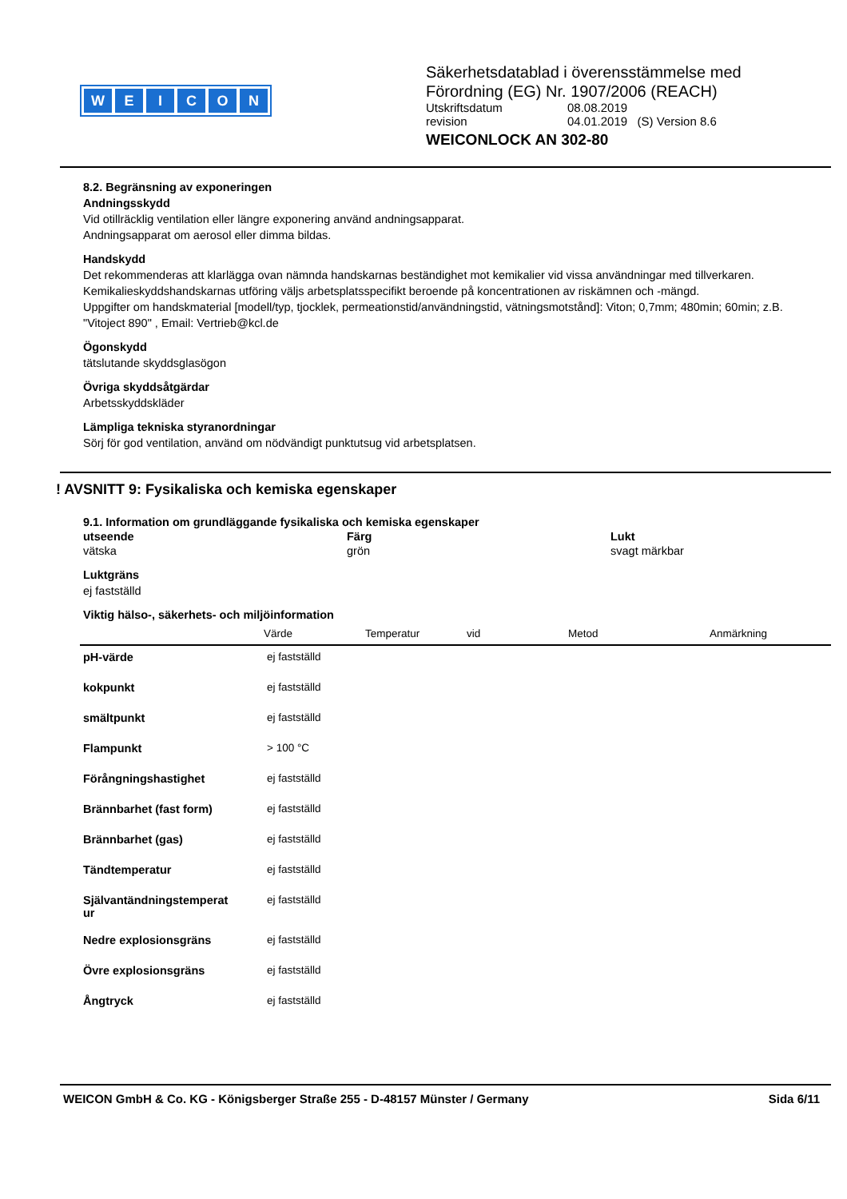WEICON
Säkerhetsdatablad i överensstämmelse med
Förordning (EG) Nr. 1907/2006 (REACH)
| Utskriftsdatum | 08.08.2019 |
| revision | 04.01.2019 (S) Version 8.6 |
WEICONLOCK AN 302-80
8.2. Begränsning av exponeringen
Andningsskydd
Vid otillräcklig ventilation eller längre exponering använd andningsapparat.
Andningsapparat om aerosol eller dimma bildas.
Handskydd
Det rekommenderas att klarlägga ovan nämnda handskarnas beständighet mot kemikalier vid vissa användningar med tillverkaren.
Kemikalieskyddshandskarnas utföring väljs arbetsplatsspecifikt beroende på koncentrationen av riskämnen och -mängd.
Uppgifter om handskmaterial [modell/typ, tjocklek, permeationstid/användningstid, vätningsmotstånd]: Viton; 0,7mm; 480min; 60min; z.B. "Vitoject 890" , Email: Vertrieb@kcl.de
Ögonskydd
tätslutande skyddsglasögon
Övriga skyddsåtgärdar
Arbetsskyddskläder
Lämpliga tekniska styranordningar
Sörj för god ventilation, använd om nödvändigt punktutsug vid arbetsplatsen.
! AVSNITT 9: Fysikaliska och kemiska egenskaper
9.1. Information om grundläggande fysikaliska och kemiska egenskaper
utseende
vätska
Färg
grön
Lukt
svagt märkbar
Luktgräns
ej fastställd
Viktig hälso-, säkerhets- och miljöinformation
| | Värde | Temperatur | vid | Metod | Anmärkning |
| --- | --- | --- | --- | --- | --- |
| pH-värde | ej fastställd | | | | |
| kokpunkt | ej fastställd | | | | |
| smältpunkt | ej fastställd | | | | |
| Flampunkt | > 100 °C | | | | |
| Förångningshastighet | ej fastställd | | | | |
| Brännbarhet (fast form) | ej fastställd | | | | |
| Brännbarhet (gas) | ej fastställd | | | | |
| Tändtemperatur | ej fastställd | | | | |
| Självantändningstemperat ur | ej fastställd | | | | |
| Nedre explosionsgräns | ej fastställd | | | | |
| Övre explosionsgräns | ej fastställd | | | | |
| Ångtryck | ej fastställd | | | | |
WEICON GmbH & Co. KG - Königsberger Straße 255 - D-48157 Münster / Germany Sida 6/11